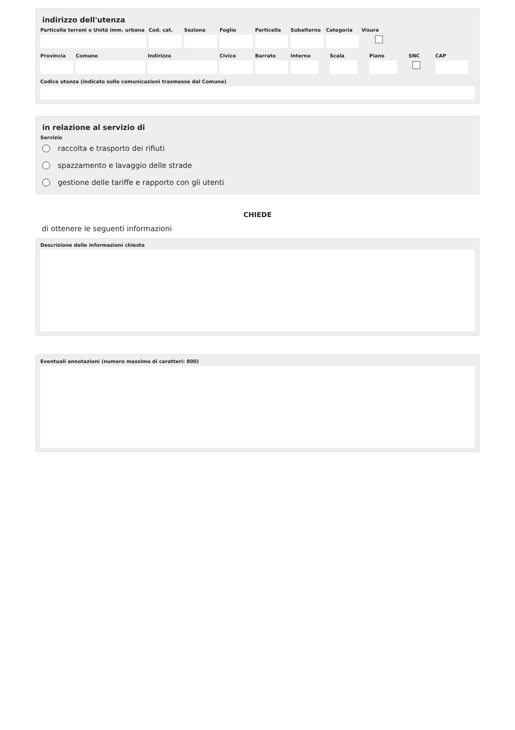indirizzo dell'utenza
Particella terreni o Unità imm. urbana
Cod. cat.
Sezione Foglio Particella
Subalterno
Categoria
Visura
Provincia
Comune Indirizzo Civico Barrato Interno Scala Piano SNC CAP
Codice utenza (indicato sulle comunicazioni trasmesse dal Comune)
in relazione al servizio di
Servizio
raccolta e trasporto dei rifiuti
spazzamento e lavaggio delle strade
gestione delle tariffe e rapporto con gli utenti
CHIEDE
di ottenere le seguenti informazioni
Descrizione delle informazioni chieste
Eventuali annotazioni (numero massimo di caratteri: 800)